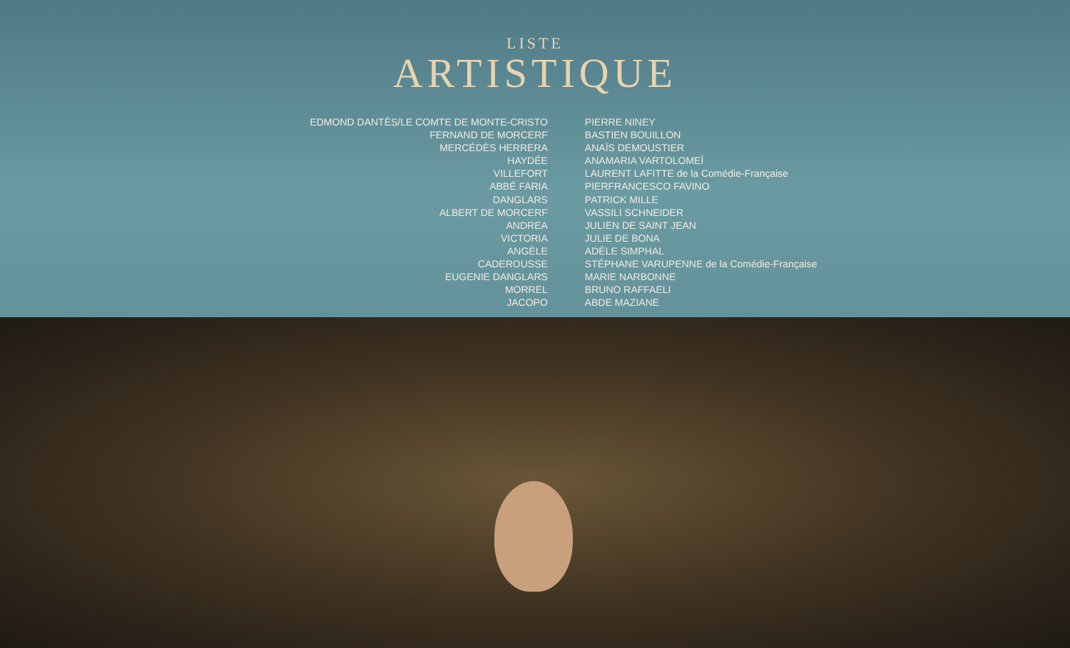LISTE
ARTISTIQUE
| EDMOND DANTÈS/LE COMTE DE MONTE-CRISTO | PIERRE NINEY |
| FERNAND DE MORCERF | BASTIEN BOUILLON |
| MERCÉDÈS HERRERA | ANAÏS DEMOUSTIER |
| HAYDÉE | ANAMARIA VARTOLOMEÏ |
| VILLEFORT | LAURENT LAFITTE de la Comédie-Française |
| ABBÉ FARIA | PIERFRANCESCO FAVINO |
| DANGLARS | PATRICK MILLE |
| ALBERT DE MORCERF | VASSILI SCHNEIDER |
| ANDREA | JULIEN DE SAINT JEAN |
| VICTORIA | JULIE DE BONA |
| ANGÈLE | ADÈLE SIMPHAL |
| CADEROUSSE | STÉPHANE VARUPENNE de la Comédie-Française |
| EUGENIE DANGLARS | MARIE NARBONNE |
| MORREL | BRUNO RAFFAELI |
| JACOPO | ABDE MAZIANE |